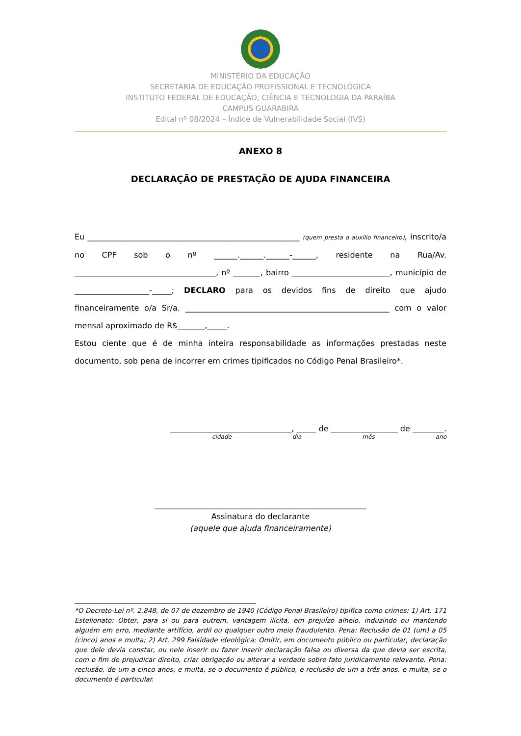MINISTÉRIO DA EDUCAÇÃO
SECRETARIA DE EDUCAÇÃO PROFISSIONAL E TECNOLÓGICA
INSTITUTO FEDERAL DE EDUCAÇÃO, CIÊNCIA E TECNOLOGIA DA PARAÍBA
CAMPUS GUARABIRA
Edital nº 08/2024 – Índice de Vulnerabilidade Social (IVS)
ANEXO 8
DECLARAÇÃO DE PRESTAÇÃO DE AJUDA FINANCEIRA
Eu ______________________________________________________ (quem presta o auxílio financeiro), inscrito/a no CPF sob o nº ______.______.______-______, residente na Rua/Av. ____________________________________, nº _______, bairro _________________________, município de ___________________-_____; DECLARO para os devidos fins de direito que ajudo financeiramente o/a Sr/a. ____________________________________________________ com o valor mensal aproximado de R$_______,_____.
Estou ciente que é de minha inteira responsabilidade as informações prestadas neste documento, sob pena de incorrer em crimes tipificados no Código Penal Brasileiro*.
_______________________________, _____ de _________________ de ________.
cidade dia mês ano
______________________________________________________
Assinatura do declarante
(aquele que ajuda financeiramente)
*O Decreto-Lei nº. 2.848, de 07 de dezembro de 1940 (Código Penal Brasileiro) tipifica como crimes: 1) Art. 171 Estelionato: Obter, para si ou para outrem, vantagem ilícita, em prejuízo alheio, induzindo ou mantendo alguém em erro, mediante artifício, ardil ou qualquer outro meio fraudulento. Pena: Reclusão de 01 (um) a 05 (cinco) anos e multa; 2) Art. 299 Falsidade ideológica: Omitir, em documento público ou particular, declaração que dele devia constar, ou nele inserir ou fazer inserir declaração falsa ou diversa da que devia ser escrita, com o fim de prejudicar direito, criar obrigação ou alterar a verdade sobre fato juridicamente relevante. Pena: reclusão, de um a cinco anos, e multa, se o documento é público, e reclusão de um a três anos, e multa, se o documento é particular.